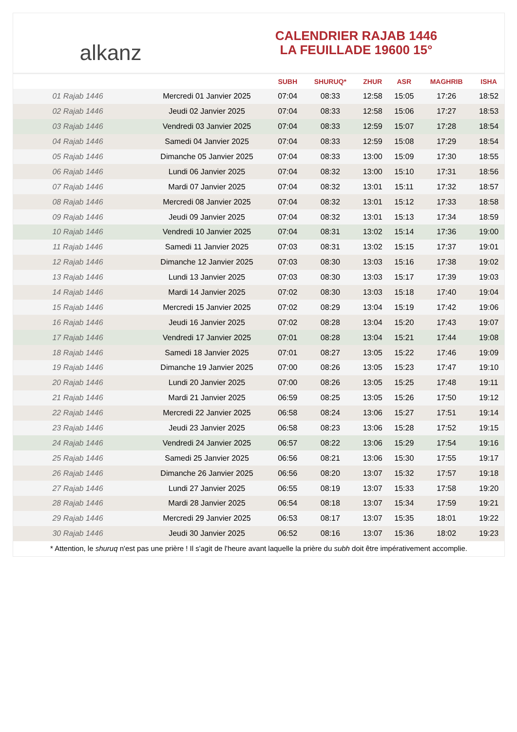alkanz
CALENDRIER RAJAB 1446
LA FEUILLADE 19600 15°
| | | SUBH | SHURUQ* | ZHUR | ASR | MAGHRIB | ISHA |
| --- | --- | --- | --- | --- | --- | --- | --- |
| 01 Rajab 1446 | Mercredi 01 Janvier 2025 | 07:04 | 08:33 | 12:58 | 15:05 | 17:26 | 18:52 |
| 02 Rajab 1446 | Jeudi 02 Janvier 2025 | 07:04 | 08:33 | 12:58 | 15:06 | 17:27 | 18:53 |
| 03 Rajab 1446 | Vendredi 03 Janvier 2025 | 07:04 | 08:33 | 12:59 | 15:07 | 17:28 | 18:54 |
| 04 Rajab 1446 | Samedi 04 Janvier 2025 | 07:04 | 08:33 | 12:59 | 15:08 | 17:29 | 18:54 |
| 05 Rajab 1446 | Dimanche 05 Janvier 2025 | 07:04 | 08:33 | 13:00 | 15:09 | 17:30 | 18:55 |
| 06 Rajab 1446 | Lundi 06 Janvier 2025 | 07:04 | 08:32 | 13:00 | 15:10 | 17:31 | 18:56 |
| 07 Rajab 1446 | Mardi 07 Janvier 2025 | 07:04 | 08:32 | 13:01 | 15:11 | 17:32 | 18:57 |
| 08 Rajab 1446 | Mercredi 08 Janvier 2025 | 07:04 | 08:32 | 13:01 | 15:12 | 17:33 | 18:58 |
| 09 Rajab 1446 | Jeudi 09 Janvier 2025 | 07:04 | 08:32 | 13:01 | 15:13 | 17:34 | 18:59 |
| 10 Rajab 1446 | Vendredi 10 Janvier 2025 | 07:04 | 08:31 | 13:02 | 15:14 | 17:36 | 19:00 |
| 11 Rajab 1446 | Samedi 11 Janvier 2025 | 07:03 | 08:31 | 13:02 | 15:15 | 17:37 | 19:01 |
| 12 Rajab 1446 | Dimanche 12 Janvier 2025 | 07:03 | 08:30 | 13:03 | 15:16 | 17:38 | 19:02 |
| 13 Rajab 1446 | Lundi 13 Janvier 2025 | 07:03 | 08:30 | 13:03 | 15:17 | 17:39 | 19:03 |
| 14 Rajab 1446 | Mardi 14 Janvier 2025 | 07:02 | 08:30 | 13:03 | 15:18 | 17:40 | 19:04 |
| 15 Rajab 1446 | Mercredi 15 Janvier 2025 | 07:02 | 08:29 | 13:04 | 15:19 | 17:42 | 19:06 |
| 16 Rajab 1446 | Jeudi 16 Janvier 2025 | 07:02 | 08:28 | 13:04 | 15:20 | 17:43 | 19:07 |
| 17 Rajab 1446 | Vendredi 17 Janvier 2025 | 07:01 | 08:28 | 13:04 | 15:21 | 17:44 | 19:08 |
| 18 Rajab 1446 | Samedi 18 Janvier 2025 | 07:01 | 08:27 | 13:05 | 15:22 | 17:46 | 19:09 |
| 19 Rajab 1446 | Dimanche 19 Janvier 2025 | 07:00 | 08:26 | 13:05 | 15:23 | 17:47 | 19:10 |
| 20 Rajab 1446 | Lundi 20 Janvier 2025 | 07:00 | 08:26 | 13:05 | 15:25 | 17:48 | 19:11 |
| 21 Rajab 1446 | Mardi 21 Janvier 2025 | 06:59 | 08:25 | 13:05 | 15:26 | 17:50 | 19:12 |
| 22 Rajab 1446 | Mercredi 22 Janvier 2025 | 06:58 | 08:24 | 13:06 | 15:27 | 17:51 | 19:14 |
| 23 Rajab 1446 | Jeudi 23 Janvier 2025 | 06:58 | 08:23 | 13:06 | 15:28 | 17:52 | 19:15 |
| 24 Rajab 1446 | Vendredi 24 Janvier 2025 | 06:57 | 08:22 | 13:06 | 15:29 | 17:54 | 19:16 |
| 25 Rajab 1446 | Samedi 25 Janvier 2025 | 06:56 | 08:21 | 13:06 | 15:30 | 17:55 | 19:17 |
| 26 Rajab 1446 | Dimanche 26 Janvier 2025 | 06:56 | 08:20 | 13:07 | 15:32 | 17:57 | 19:18 |
| 27 Rajab 1446 | Lundi 27 Janvier 2025 | 06:55 | 08:19 | 13:07 | 15:33 | 17:58 | 19:20 |
| 28 Rajab 1446 | Mardi 28 Janvier 2025 | 06:54 | 08:18 | 13:07 | 15:34 | 17:59 | 19:21 |
| 29 Rajab 1446 | Mercredi 29 Janvier 2025 | 06:53 | 08:17 | 13:07 | 15:35 | 18:01 | 19:22 |
| 30 Rajab 1446 | Jeudi 30 Janvier 2025 | 06:52 | 08:16 | 13:07 | 15:36 | 18:02 | 19:23 |
* Attention, le shuruq n'est pas une prière ! Il s'agit de l'heure avant laquelle la prière du subh doit être impérativement accomplie.